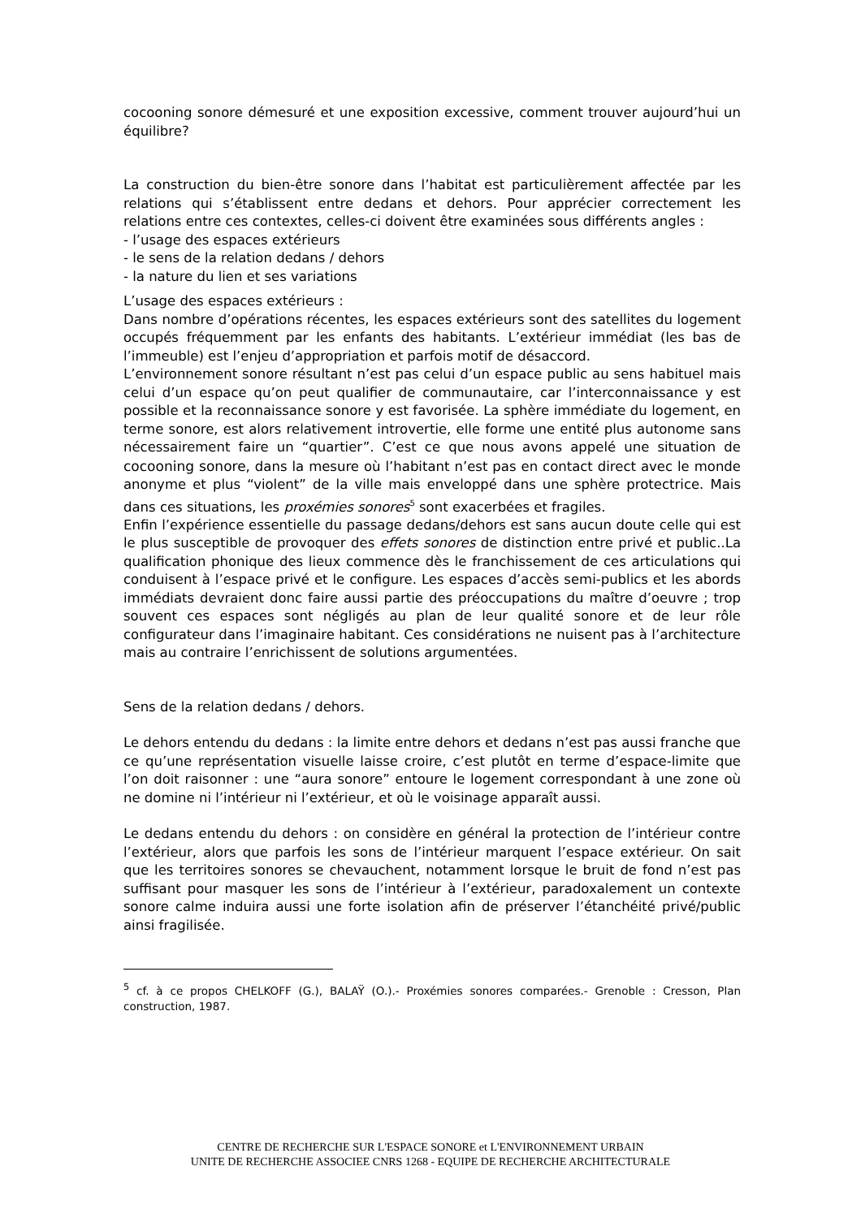cocooning sonore démesuré et une exposition excessive, comment trouver aujourd’hui un équilibre?
La construction du bien-être sonore dans l’habitat est particulièrement affectée par les relations qui s’établissent entre dedans et dehors. Pour apprécier correctement les relations entre ces contextes, celles-ci doivent être examinées sous différents angles :
- l’usage des espaces extérieurs
- le sens de la relation dedans / dehors
- la nature du lien et ses variations
L’usage des espaces extérieurs :
Dans nombre d’opérations récentes, les espaces extérieurs sont des satellites du logement occupés fréquemment par les enfants des habitants. L’extérieur immédiat (les bas de l’immeuble) est l’enjeu d’appropriation et parfois motif de désaccord.
L’environnement sonore résultant n’est pas celui d’un espace public au sens habituel mais celui d’un espace qu’on peut qualifier de communautaire, car l’interconnaissance y est possible et la reconnaissance sonore y est favorisée. La sphère immédiate du logement, en terme sonore, est alors relativement introvertie, elle forme une entité plus autonome sans nécessairement faire un “quartier”. C’est ce que nous avons appelé une situation de cocooning sonore, dans la mesure où l’habitant n’est pas en contact direct avec le monde anonyme et plus “violent” de la ville mais enveloppé dans une sphère protectrice. Mais dans ces situations, les proxémies sonores<sup>5</sup> sont exacerbées et fragiles.
Enfin l’expérience essentielle du passage dedans/dehors est sans aucun doute celle qui est le plus susceptible de provoquer des effets sonores de distinction entre privé et public..La qualification phonique des lieux commence dès le franchissement de ces articulations qui conduisent à l’espace privé et le configure. Les espaces d’accès semi-publics et les abords immédiats devraient donc faire aussi partie des préoccupations du maître d’oeuvre ; trop souvent ces espaces sont négligés au plan de leur qualité sonore et de leur rôle configurateur dans l’imaginaire habitant. Ces considérations ne nuisent pas à l’architecture mais au contraire l’enrichissent de solutions argumentées.
Sens de la relation dedans / dehors.
Le dehors entendu du dedans : la limite entre dehors et dedans n’est pas aussi franche que ce qu’une représentation visuelle laisse croire, c’est plutôt en terme d’espace-limite que l’on doit raisonner : une “aura sonore” entoure le logement correspondant à une zone où ne domine ni l’intérieur ni l’extérieur, et où le voisinage apparaît aussi.
Le dedans entendu du dehors : on considère en général la protection de l’intérieur contre l’extérieur, alors que parfois les sons de l’intérieur marquent l’espace extérieur. On sait que les territoires sonores se chevauchent, notamment lorsque le bruit de fond n’est pas suffisant pour masquer les sons de l’intérieur à l’extérieur, paradoxalement un contexte sonore calme induira aussi une forte isolation afin de préserver l’étanchéité privé/public ainsi fragilisée.
<sup>5</sup> cf. à ce propos CHELKOFF (G.), BALAŸ (O.).- Proxémies sonores comparées.- Grenoble : Cresson, Plan construction, 1987.
CENTRE DE RECHERCHE SUR L'ESPACE SONORE et L'ENVIRONNEMENT URBAIN
UNITE DE RECHERCHE ASSOCIEE CNRS 1268 - EQUIPE DE RECHERCHE ARCHITECTURALE